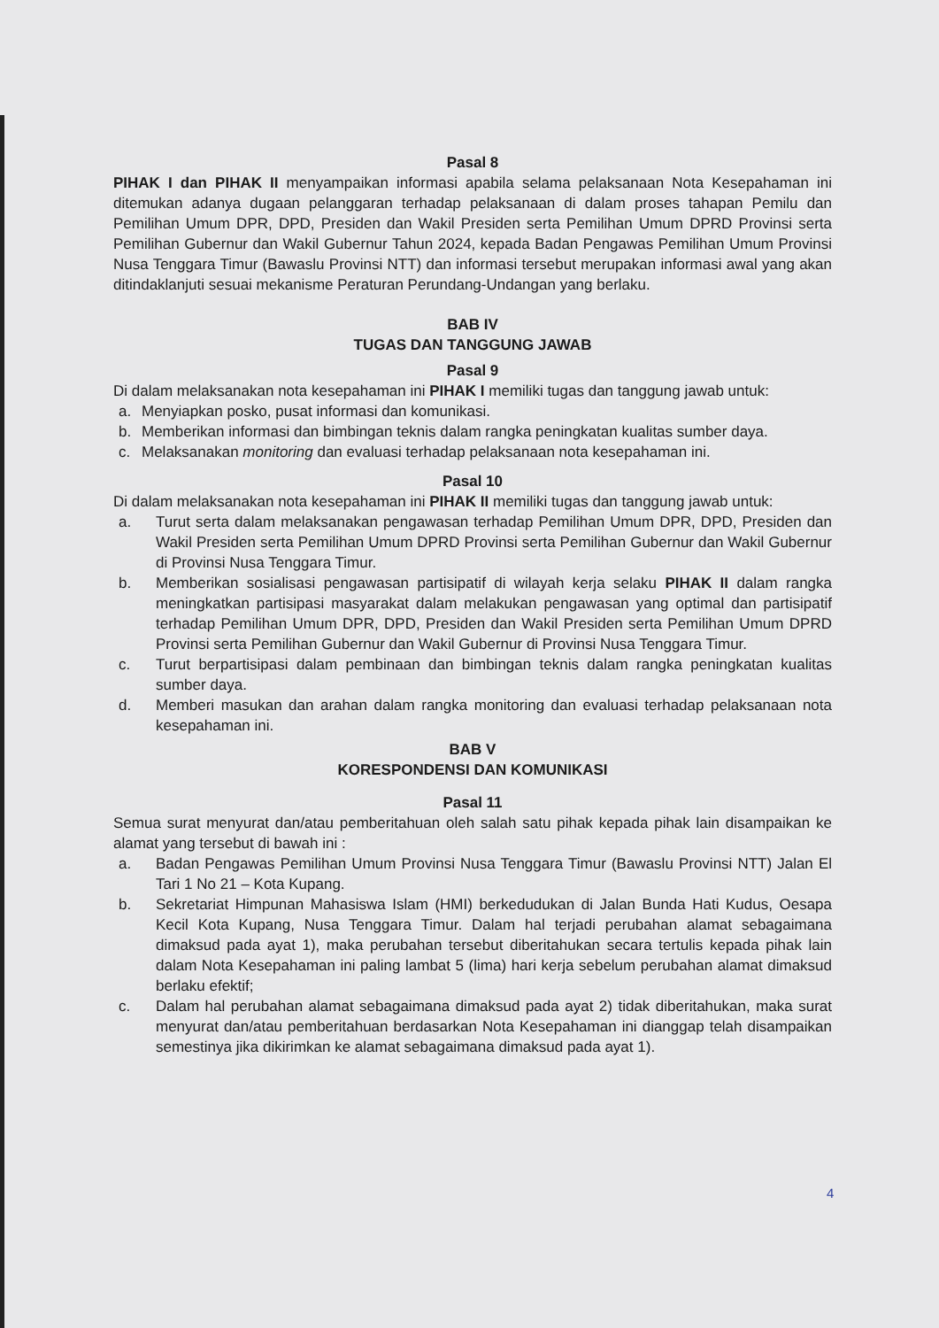Pasal 8
PIHAK I dan PIHAK II menyampaikan informasi apabila selama pelaksanaan Nota Kesepahaman ini ditemukan adanya dugaan pelanggaran terhadap pelaksanaan di dalam proses tahapan Pemilu dan Pemilihan Umum DPR, DPD, Presiden dan Wakil Presiden serta Pemilihan Umum DPRD Provinsi serta Pemilihan Gubernur dan Wakil Gubernur Tahun 2024, kepada Badan Pengawas Pemilihan Umum Provinsi Nusa Tenggara Timur (Bawaslu Provinsi NTT) dan informasi tersebut merupakan informasi awal yang akan ditindaklanjuti sesuai mekanisme Peraturan Perundang-Undangan yang berlaku.
BAB IV
TUGAS DAN TANGGUNG JAWAB
Pasal 9
Di dalam melaksanakan nota kesepahaman ini PIHAK I memiliki tugas dan tanggung jawab untuk:
a. Menyiapkan posko, pusat informasi dan komunikasi.
b. Memberikan informasi dan bimbingan teknis dalam rangka peningkatan kualitas sumber daya.
c. Melaksanakan monitoring dan evaluasi terhadap pelaksanaan nota kesepahaman ini.
Pasal 10
Di dalam melaksanakan nota kesepahaman ini PIHAK II memiliki tugas dan tanggung jawab untuk:
a. Turut serta dalam melaksanakan pengawasan terhadap Pemilihan Umum DPR, DPD, Presiden dan Wakil Presiden serta Pemilihan Umum DPRD Provinsi serta Pemilihan Gubernur dan Wakil Gubernur di Provinsi Nusa Tenggara Timur.
b. Memberikan sosialisasi pengawasan partisipatif di wilayah kerja selaku PIHAK II dalam rangka meningkatkan partisipasi masyarakat dalam melakukan pengawasan yang optimal dan partisipatif terhadap Pemilihan Umum DPR, DPD, Presiden dan Wakil Presiden serta Pemilihan Umum DPRD Provinsi serta Pemilihan Gubernur dan Wakil Gubernur di Provinsi Nusa Tenggara Timur.
c. Turut berpartisipasi dalam pembinaan dan bimbingan teknis dalam rangka peningkatan kualitas sumber daya.
d. Memberi masukan dan arahan dalam rangka monitoring dan evaluasi terhadap pelaksanaan nota kesepahaman ini.
BAB V
KORESPONDENSI DAN KOMUNIKASI
Pasal 11
Semua surat menyurat dan/atau pemberitahuan oleh salah satu pihak kepada pihak lain disampaikan ke alamat yang tersebut di bawah ini :
a. Badan Pengawas Pemilihan Umum Provinsi Nusa Tenggara Timur (Bawaslu Provinsi NTT) Jalan El Tari 1 No 21 – Kota Kupang.
b. Sekretariat Himpunan Mahasiswa Islam (HMI) berkedudukan di Jalan Bunda Hati Kudus, Oesapa Kecil Kota Kupang, Nusa Tenggara Timur. Dalam hal terjadi perubahan alamat sebagaimana dimaksud pada ayat 1), maka perubahan tersebut diberitahukan secara tertulis kepada pihak lain dalam Nota Kesepahaman ini paling lambat 5 (lima) hari kerja sebelum perubahan alamat dimaksud berlaku efektif;
c. Dalam hal perubahan alamat sebagaimana dimaksud pada ayat 2) tidak diberitahukan, maka surat menyurat dan/atau pemberitahuan berdasarkan Nota Kesepahaman ini dianggap telah disampaikan semestinya jika dikirimkan ke alamat sebagaimana dimaksud pada ayat 1).
4